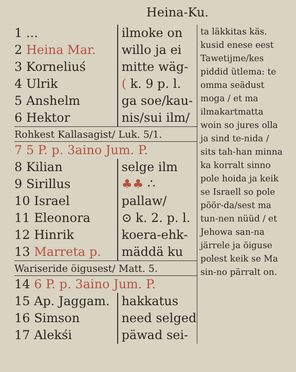Heina-Ku.
1 ...
2 Heina Mar.
3 Korneliuś
4 Ulrik
5 Anshelm
6 Hektor
ilmoke on
willo ja ei
mitte wäg-
( k. 9 p. l.
ga soe/kau-
nis/sui ilm/
Rohkest Kallasagist/ Luk. 5/1.
7 5 P. p. 3aino Jum. P.
8 Kilian
9 Sirillus
10 Israel
11 Eleonora
12 Hinrik
13 Marreta p.
selge ilm
♣♣ ∴
pallaw/
⊙ k. 2. p. l.
koera-ehk-
mäddä ku
Wariseride öigusest/ Matt. 5.
14 6 P. p. 3aino Jum. P.
15 Ap. Jaggam.
16 Simson
17 Alekśi
hakkatus
need selged
päwad sei-
ta läkkitas käs. kusid enese eest Tawetijme/kes piddid ütlema: te omma seädust moga / et ma ilmakartmatta woin so jures olla ja sind te-nida / sits tah-han minna ka korralt sinno pole hoida ja keik se Israell so pole pöör-da/sest ma tun-nen nüüd / et Jehowa san-na järrele ja öiguse polest keik se Ma sin-no pärralt on.